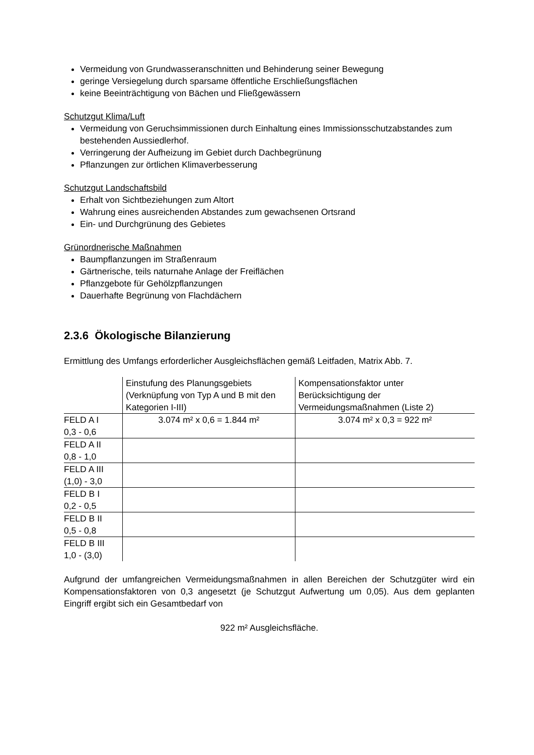Vermeidung von Grundwasseranschnitten und Behinderung seiner Bewegung
geringe Versiegelung durch sparsame öffentliche Erschließungsflächen
keine Beeinträchtigung von Bächen und Fließgewässern
Schutzgut Klima/Luft
Vermeidung von Geruchsimmissionen durch Einhaltung eines Immissionsschutzabstandes zum bestehenden Aussiedlerhof.
Verringerung der Aufheizung im Gebiet durch Dachbegrünung
Pflanzungen zur örtlichen Klimaverbesserung
Schutzgut Landschaftsbild
Erhalt von Sichtbeziehungen zum Altort
Wahrung eines ausreichenden Abstandes zum gewachsenen Ortsrand
Ein- und Durchgrünung des Gebietes
Grünordnerische Maßnahmen
Baumpflanzungen im Straßenraum
Gärtnerische, teils naturnahe Anlage der Freiflächen
Pflanzgebote für Gehölzpflanzungen
Dauerhafte Begrünung von Flachdächern
2.3.6 Ökologische Bilanzierung
Ermittlung des Umfangs erforderlicher Ausgleichsflächen gemäß Leitfaden, Matrix Abb. 7.
| | Einstufung des Planungsgebiets (Verknüpfung von Typ A und B mit den Kategorien I-III) | Kompensationsfaktor unter Berücksichtigung der Vermeidungsmaßnahmen (Liste 2) |
| FELD A I 0,3 - 0,6 | 3.074 m² x 0,6 = 1.844 m² | 3.074 m² x 0,3 = 922 m² |
| FELD A II 0,8 - 1,0 | | |
| FELD A III (1,0) - 3,0 | | |
| FELD B I 0,2 - 0,5 | | |
| FELD B II 0,5 - 0,8 | | |
| FELD B III 1,0 - (3,0) | | |
Aufgrund der umfangreichen Vermeidungsmaßnahmen in allen Bereichen der Schutzgüter wird ein Kompensationsfaktoren von 0,3 angesetzt (je Schutzgut Aufwertung um 0,05). Aus dem geplanten Eingriff ergibt sich ein Gesamtbedarf von
922 m² Ausgleichsfläche.